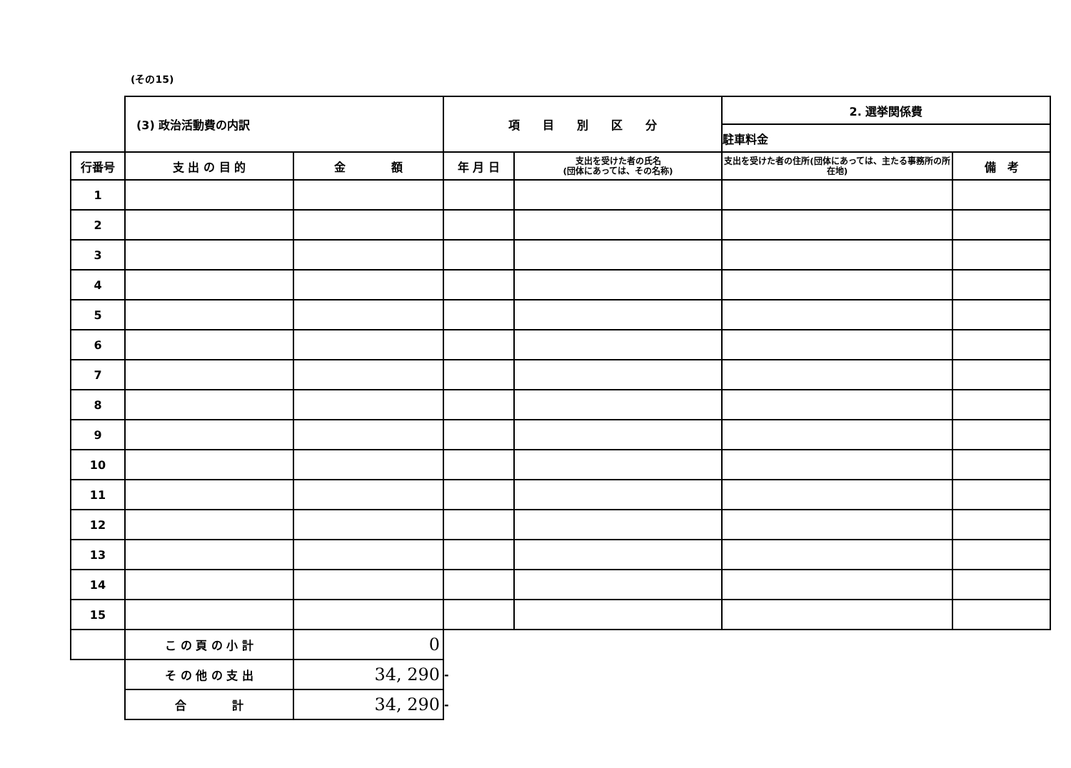(その15)
| | (3) 政治活動費の内訳 | | 項 目 別 区 分 | | 2. 選挙関係費 | |
| | | | | | 駐車料金 | |
| 行番号 | 支 出 の 目 的 | 金 額 | 年 月 日 | 支出を受けた者の氏名 (団体にあっては、その名称) | 支出を受けた者の住所(団体にあっては、主たる事務所の所在地) | 備 考 |
| 1 | | | | | | |
| 2 | | | | | | |
| 3 | | | | | | |
| 4 | | | | | | |
| 5 | | | | | | |
| 6 | | | | | | |
| 7 | | | | | | |
| 8 | | | | | | |
| 9 | | | | | | |
| 10 | | | | | | |
| 11 | | | | | | |
| 12 | | | | | | |
| 13 | | | | | | |
| 14 | | | | | | |
| 15 | | | | | | |
| | こ の 頁 の 小 計 | 0 | | | | |
| | そ の 他 の 支 出 | 34, 290 | - | | | |
| | 合 計 | 34, 290 | - | | | |